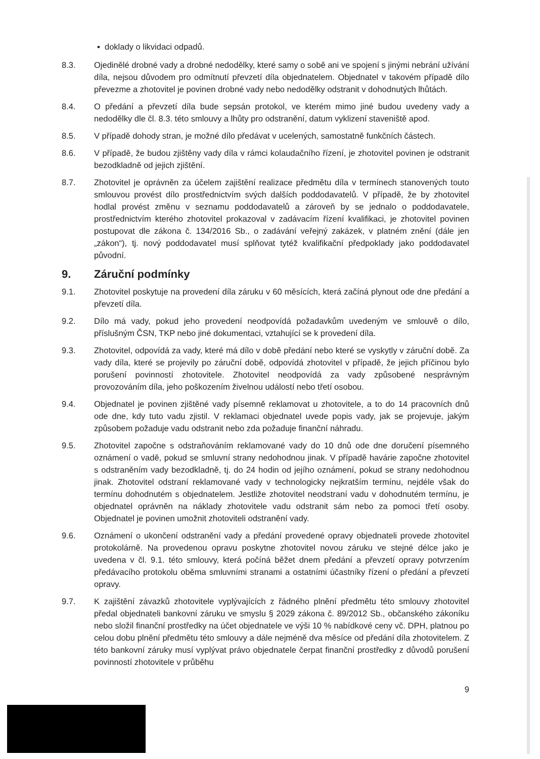▪ doklady o likvidaci odpadů.
8.3. Ojedinělé drobné vady a drobné nedodělky, které samy o sobě ani ve spojení s jinými nebrání užívání díla, nejsou důvodem pro odmítnutí převzetí díla objednatelem. Objednatel v takovém případě dílo převezme a zhotovitel je povinen drobné vady nebo nedodělky odstranit v dohodnutých lhůtách.
8.4. O předání a převzetí díla bude sepsán protokol, ve kterém mimo jiné budou uvedeny vady a nedodělky dle čl. 8.3. této smlouvy a lhůty pro odstranění, datum vyklizení staveniště apod.
8.5. V případě dohody stran, je možné dílo předávat v ucelených, samostatně funkčních částech.
8.6. V případě, že budou zjištěny vady díla v rámci kolaudačního řízení, je zhotovitel povinen je odstranit bezodkladně od jejich zjištění.
8.7. Zhotovitel je oprávněn za účelem zajištění realizace předmětu díla v termínech stanovených touto smlouvou provést dílo prostřednictvím svých dalších poddodavatelů. V případě, že by zhotovitel hodlal provést změnu v seznamu poddodavatelů a zároveň by se jednalo o poddodavatele, prostřednictvím kterého zhotovitel prokazoval v zadávacím řízení kvalifikaci, je zhotovitel povinen postupovat dle zákona č. 134/2016 Sb., o zadávání veřejný zakázek, v platném znění (dále jen „zákon“), tj. nový poddodavatel musí splňovat tytéž kvalifikační předpoklady jako poddodavatel původní.
9. Záruční podmínky
9.1. Zhotovitel poskytuje na provedení díla záruku v 60 měsících, která začíná plynout ode dne předání a převzetí díla.
9.2. Dílo má vady, pokud jeho provedení neodpovídá požadavkům uvedeným ve smlouvě o dílo, příslušným ČSN, TKP nebo jiné dokumentaci, vztahující se k provedení díla.
9.3. Zhotovitel, odpovídá za vady, které má dílo v době předání nebo které se vyskytly v záruční době. Za vady díla, které se projevily po záruční době, odpovídá zhotovitel v případě, že jejich příčinou bylo porušení povinností zhotovitele. Zhotovitel neodpovídá za vady způsobené nesprávným provozováním díla, jeho poškozením živelnou událostí nebo třetí osobou.
9.4. Objednatel je povinen zjištěné vady písemně reklamovat u zhotovitele, a to do 14 pracovních dnů ode dne, kdy tuto vadu zjistil. V reklamaci objednatel uvede popis vady, jak se projevuje, jakým způsobem požaduje vadu odstranit nebo zda požaduje finanční náhradu.
9.5. Zhotovitel započne s odstraňováním reklamované vady do 10 dnů ode dne doručení písemného oznámení o vadě, pokud se smluvní strany nedohodnou jinak. V případě havárie započne zhotovitel s odstraněním vady bezodkladně, tj. do 24 hodin od jejího oznámení, pokud se strany nedohodnou jinak. Zhotovitel odstraní reklamované vady v technologicky nejkratším termínu, nejdéle však do termínu dohodnutém s objednatelem. Jestliže zhotovitel neodstraní vadu v dohodnutém termínu, je objednatel oprávněn na náklady zhotovitele vadu odstranit sám nebo za pomoci třetí osoby. Objednatel je povinen umožnit zhotoviteli odstranění vady.
9.6. Oznámení o ukončení odstranění vady a předání provedené opravy objednateli provede zhotovitel protokolárně. Na provedenou opravu poskytne zhotovitel novou záruku ve stejné délce jako je uvedena v čl. 9.1. této smlouvy, která počíná běžet dnem předání a převzetí opravy potvrzením předávacího protokolu oběma smluvními stranami a ostatními účastníky řízení o předání a převzetí opravy.
9.7. K zajištění závazků zhotovitele vyplývajících z řádného plnění předmětu této smlouvy zhotovitel předal objednateli bankovní záruku ve smyslu § 2029 zákona č. 89/2012 Sb., občanského zákoníku nebo složil finanční prostředky na účet objednatele ve výši 10 % nabídkové ceny vč. DPH, platnou po celou dobu plnění předmětu této smlouvy a dále nejméně dva měsíce od předání díla zhotovitelem. Z této bankovní záruky musí vyplývat právo objednatele čerpat finanční prostředky z důvodů porušení povinností zhotovitele v průběhu
9